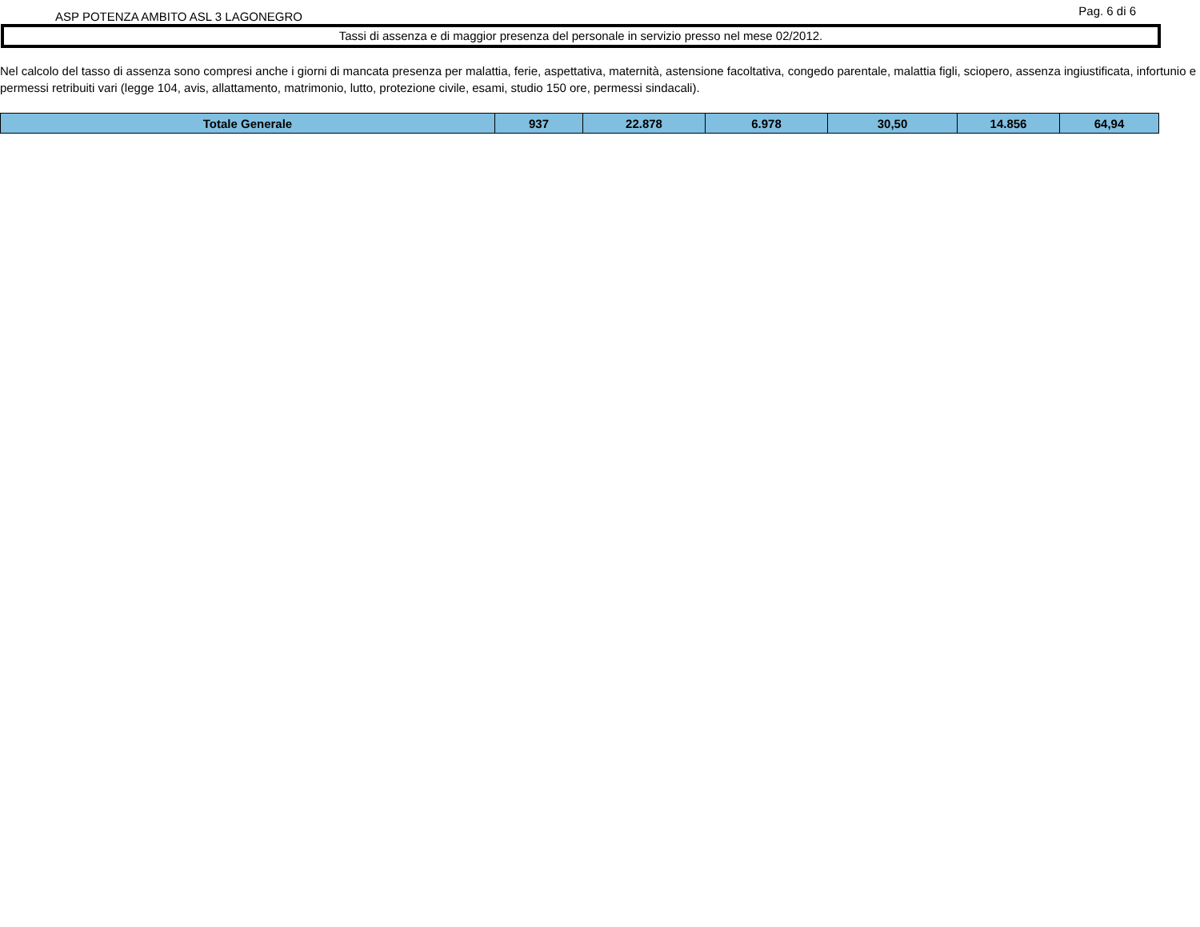ASP POTENZA AMBITO ASL 3 LAGONEGRO
Pag. 6 di 6
Tassi di assenza e di maggior presenza del personale in servizio presso nel mese 02/2012.
Nel calcolo del tasso di assenza sono compresi anche i giorni di mancata presenza per malattia, ferie, aspettativa, maternità, astensione facoltativa, congedo parentale, malattia figli, sciopero, assenza ingiustificata, infortunio e permessi retribuiti vari (legge 104, avis, allattamento, matrimonio, lutto, protezione civile, esami, studio 150 ore, permessi sindacali).
| Totale Generale | 937 | 22.878 | 6.978 | 30,50 | 14.856 | 64,94 |